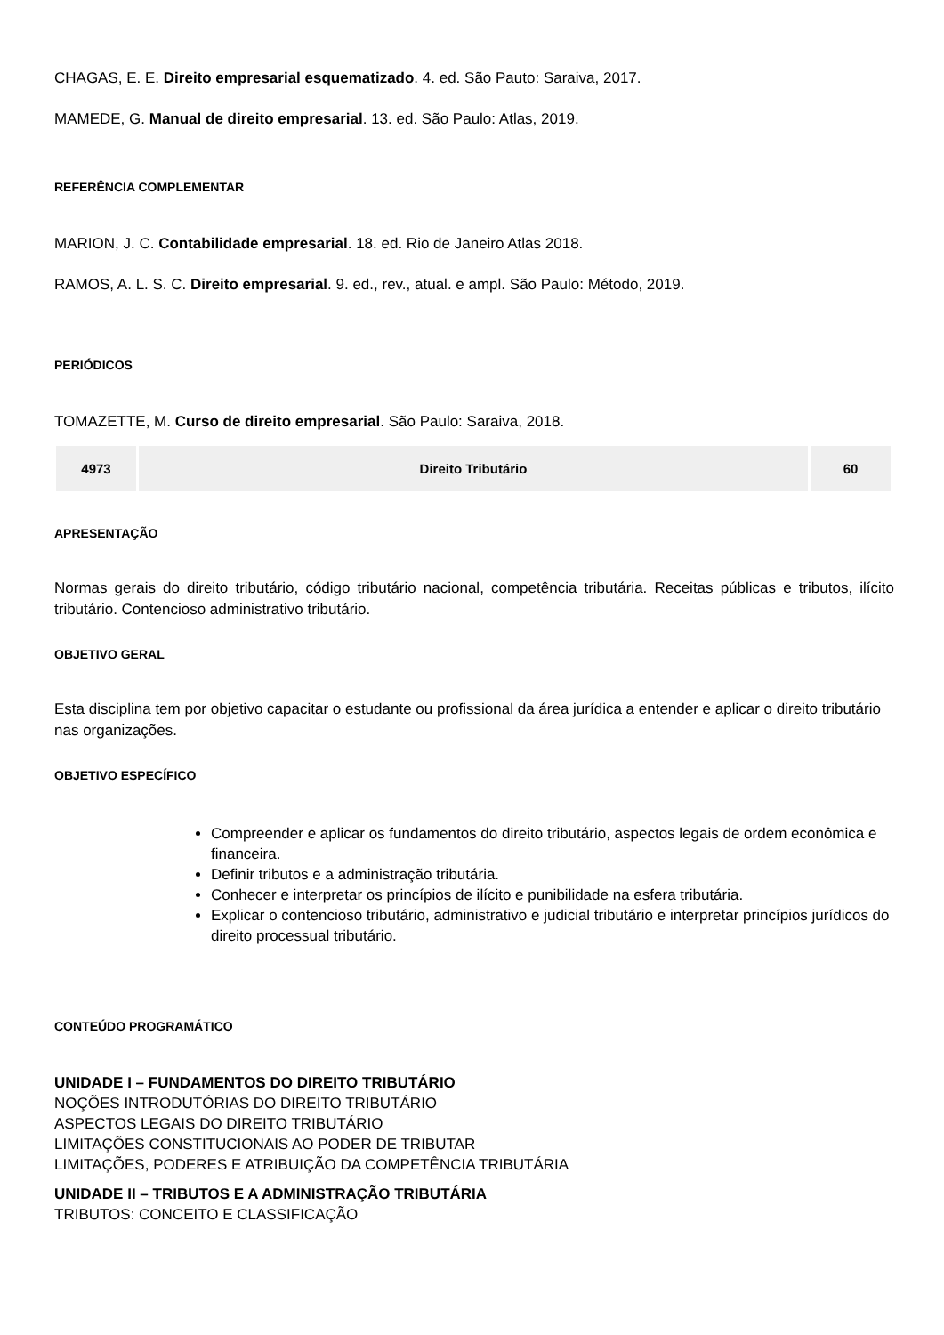CHAGAS, E. E. Direito empresarial esquematizado. 4. ed. São Pauto: Saraiva, 2017.
MAMEDE, G. Manual de direito empresarial. 13. ed. São Paulo: Atlas, 2019.
REFERÊNCIA COMPLEMENTAR
MARION, J. C. Contabilidade empresarial. 18. ed. Rio de Janeiro Atlas 2018.
RAMOS, A. L. S. C. Direito empresarial. 9. ed., rev., atual. e ampl. São Paulo: Método, 2019.
PERIÓDICOS
TOMAZETTE, M. Curso de direito empresarial. São Paulo: Saraiva, 2018.
| 4973 | Direito Tributário | 60 |
APRESENTAÇÃO
Normas gerais do direito tributário, código tributário nacional, competência tributária. Receitas públicas e tributos, ilícito tributário. Contencioso administrativo tributário.
OBJETIVO GERAL
Esta disciplina tem por objetivo capacitar o estudante ou profissional da área jurídica a entender e aplicar o direito tributário nas organizações.
OBJETIVO ESPECÍFICO
Compreender e aplicar os fundamentos do direito tributário, aspectos legais de ordem econômica e financeira.
Definir tributos e a administração tributária.
Conhecer e interpretar os princípios de ilícito e punibilidade na esfera tributária.
Explicar o contencioso tributário, administrativo e judicial tributário e interpretar princípios jurídicos do direito processual tributário.
CONTEÚDO PROGRAMÁTICO
UNIDADE I – FUNDAMENTOS DO DIREITO TRIBUTÁRIO
NOÇÕES INTRODUTÓRIAS DO DIREITO TRIBUTÁRIO
ASPECTOS LEGAIS DO DIREITO TRIBUTÁRIO
LIMITAÇÕES CONSTITUCIONAIS AO PODER DE TRIBUTAR
LIMITAÇÕES, PODERES E ATRIBUIÇÃO DA COMPETÊNCIA TRIBUTÁRIA
UNIDADE II – TRIBUTOS E A ADMINISTRAÇÃO TRIBUTÁRIA
TRIBUTOS: CONCEITO E CLASSIFICAÇÃO